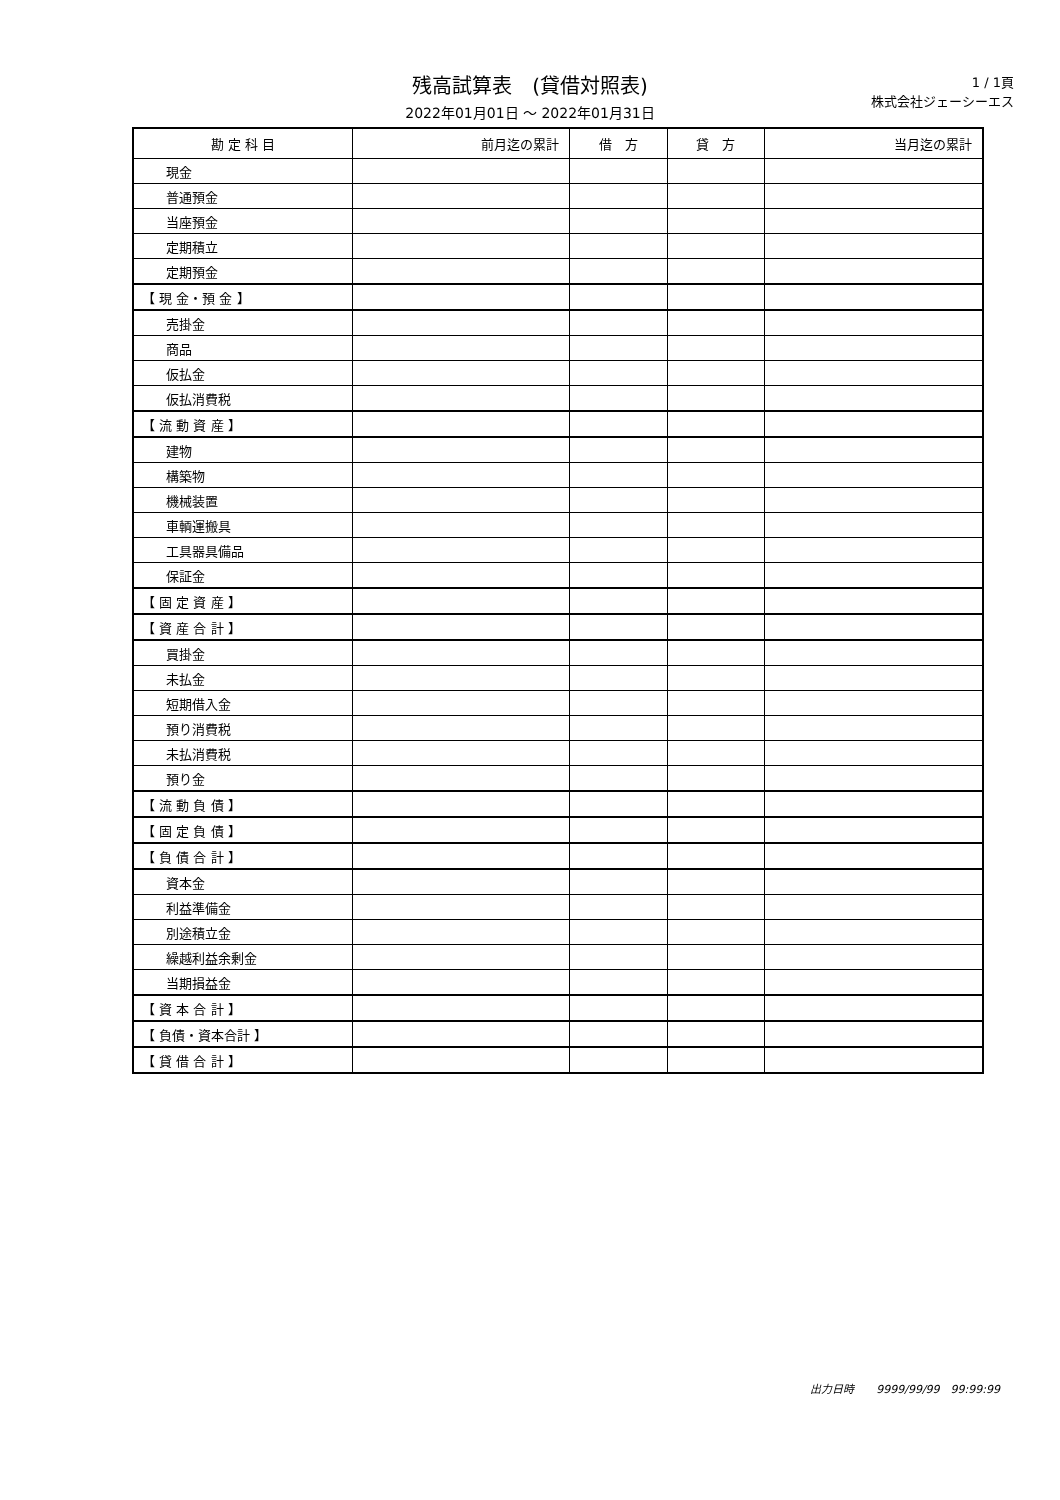残高試算表　(貸借対照表)
2022年01月01日 ～ 2022年01月31日
1 / 1頁
株式会社ジェーシーエス
| 勘 定 科 目 | 前月迄の累計 | 借 方 | 貸 方 | 当月迄の累計 |
| --- | --- | --- | --- | --- |
| 現金 | | | | |
| 普通預金 | | | | |
| 当座預金 | | | | |
| 定期積立 | | | | |
| 定期預金 | | | | |
| 【 現 金・預 金 】 | | | | |
| 売掛金 | | | | |
| 商品 | | | | |
| 仮払金 | | | | |
| 仮払消費税 | | | | |
| 【 流 動 資 産 】 | | | | |
| 建物 | | | | |
| 構築物 | | | | |
| 機械装置 | | | | |
| 車輌運搬具 | | | | |
| 工具器具備品 | | | | |
| 保証金 | | | | |
| 【 固 定 資 産 】 | | | | |
| 【 資 産 合 計 】 | | | | |
| 買掛金 | | | | |
| 未払金 | | | | |
| 短期借入金 | | | | |
| 預り消費税 | | | | |
| 未払消費税 | | | | |
| 預り金 | | | | |
| 【 流 動 負 債 】 | | | | |
| 【 固 定 負 債 】 | | | | |
| 【 負 債 合 計 】 | | | | |
| 資本金 | | | | |
| 利益準備金 | | | | |
| 別途積立金 | | | | |
| 繰越利益余剰金 | | | | |
| 当期損益金 | | | | |
| 【 資 本 合 計 】 | | | | |
| 【 負債・資本合計 】 | | | | |
| 【 貸 借 合 計 】 | | | | |
出力日時　　9999/99/99　99:99:99